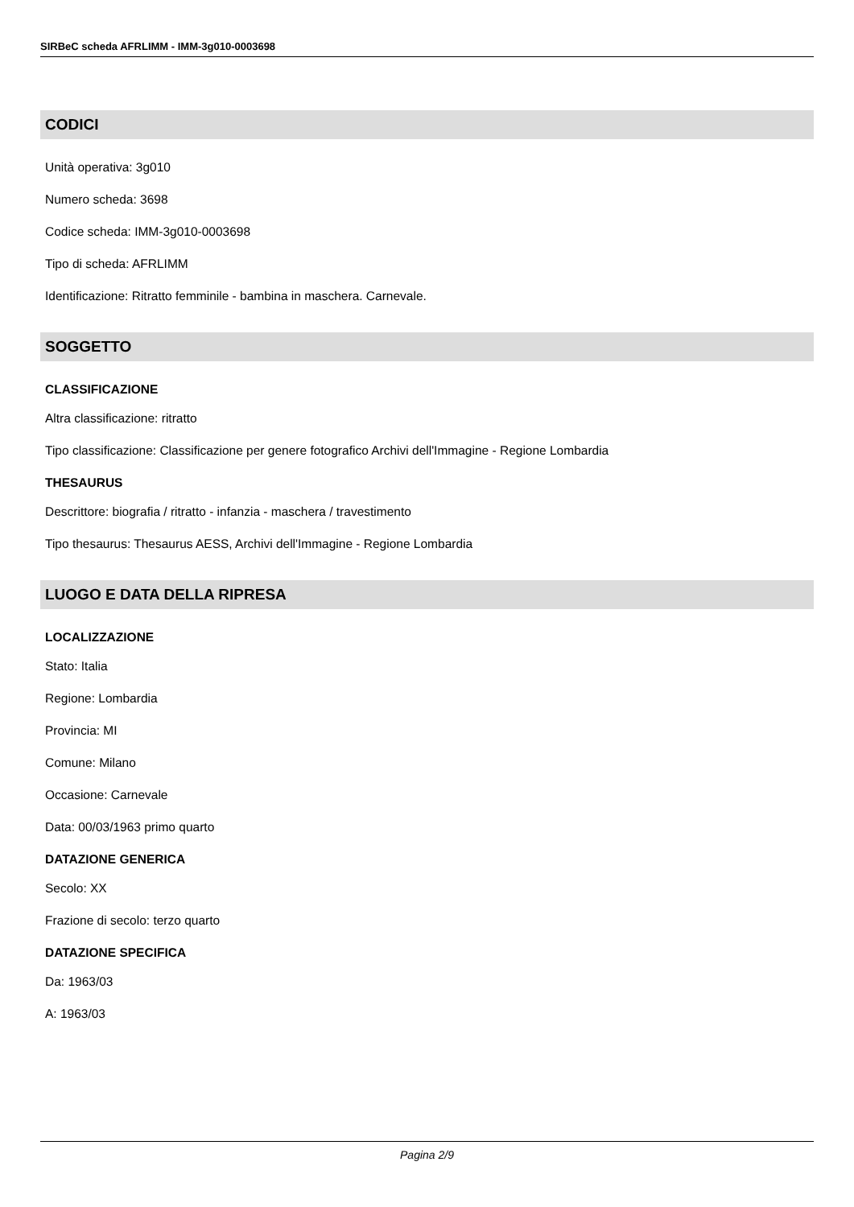SIRBeC scheda AFRLIMM - IMM-3g010-0003698
CODICI
Unità operativa: 3g010
Numero scheda: 3698
Codice scheda: IMM-3g010-0003698
Tipo di scheda: AFRLIMM
Identificazione: Ritratto femminile - bambina in maschera. Carnevale.
SOGGETTO
CLASSIFICAZIONE
Altra classificazione: ritratto
Tipo classificazione: Classificazione per genere fotografico Archivi dell'Immagine - Regione Lombardia
THESAURUS
Descrittore: biografia / ritratto - infanzia - maschera / travestimento
Tipo thesaurus: Thesaurus AESS, Archivi dell'Immagine - Regione Lombardia
LUOGO E DATA DELLA RIPRESA
LOCALIZZAZIONE
Stato: Italia
Regione: Lombardia
Provincia: MI
Comune: Milano
Occasione: Carnevale
Data: 00/03/1963 primo quarto
DATAZIONE GENERICA
Secolo: XX
Frazione di secolo: terzo quarto
DATAZIONE SPECIFICA
Da: 1963/03
A: 1963/03
Pagina 2/9